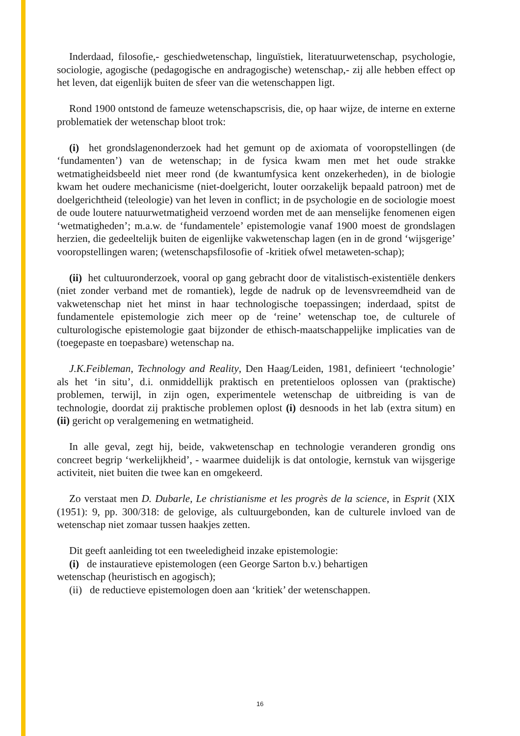Inderdaad, filosofie,- geschiedwetenschap, linguïstiek, literatuurwetenschap, psychologie, sociologie, agogische (pedagogische en andragogische) wetenschap,- zij alle hebben effect op het leven, dat eigenlijk buiten de sfeer van die wetenschappen ligt.
Rond 1900 ontstond de fameuze wetenschapscrisis, die, op haar wijze, de interne en externe problematiek der wetenschap bloot trok:
(i) het grondslagenonderzoek had het gemunt op de axiomata of vooropstellingen (de ‘fundamenten’) van de wetenschap; in de fysica kwam men met het oude strakke wetmatigheidsbeeld niet meer rond (de kwantumfysica kent onzekerheden), in de biologie kwam het oudere mechanicisme (niet-doelgericht, louter oorzakelijk bepaald patroon) met de doelgerichtheid (teleologie) van het leven in conflict; in de psychologie en de sociologie moest de oude loutere natuurwetmatigheid verzoend worden met de aan menselijke fenomenen eigen ‘wetmatigheden’; m.a.w. de ‘fundamentele’ epistemologie vanaf 1900 moest de grondslagen herzien, die gedeeltelijk buiten de eigenlijke vakwetenschap lagen (en in de grond ‘wijsgerige’ vooropstellingen waren; (wetenschapsfilosofie of -kritiek ofwel metaweten-schap);
(ii) het cultuuronderzoek, vooral op gang gebracht door de vitalistisch-existentiële denkers (niet zonder verband met de romantiek), legde de nadruk op de levensvreemdheid van de vakwetenschap niet het minst in haar technologische toepassingen; inderdaad, spitst de fundamentele epistemologie zich meer op de ‘reine’ wetenschap toe, de culturele of culturologische epistemologie gaat bijzonder de ethisch-maatschappelijke implicaties van de (toegepaste en toepasbare) wetenschap na.
J.K.Feibleman, Technology and Reality, Den Haag/Leiden, 1981, definieert ‘technologie’ als het ‘in situ’, d.i. onmiddellijk praktisch en pretentieloos oplossen van (praktische) problemen, terwijl, in zijn ogen, experimentele wetenschap de uitbreiding is van de technologie, doordat zij praktische problemen oplost (i) desnoods in het lab (extra situm) en (ii) gericht op veralgemening en wetmatigheid.
In alle geval, zegt hij, beide, vakwetenschap en technologie veranderen grondig ons concreet begrip ‘werkelijkheid’, - waarmee duidelijk is dat ontologie, kernstuk van wijsgerige activiteit, niet buiten die twee kan en omgekeerd.
Zo verstaat men D. Dubarle, Le christianisme et les progrès de la science, in Esprit (XIX (1951): 9, pp. 300/318: de gelovige, als cultuurgebonden, kan de culturele invloed van de wetenschap niet zomaar tussen haakjes zetten.
Dit geeft aanleiding tot een tweeledigheid inzake epistemologie:
(i) de instauratieve epistemologen (een George Sarton b.v.) behartigen
wetenschap (heuristisch en agogisch);
(ii) de reductieve epistemologen doen aan ‘kritiek’ der wetenschappen.
16